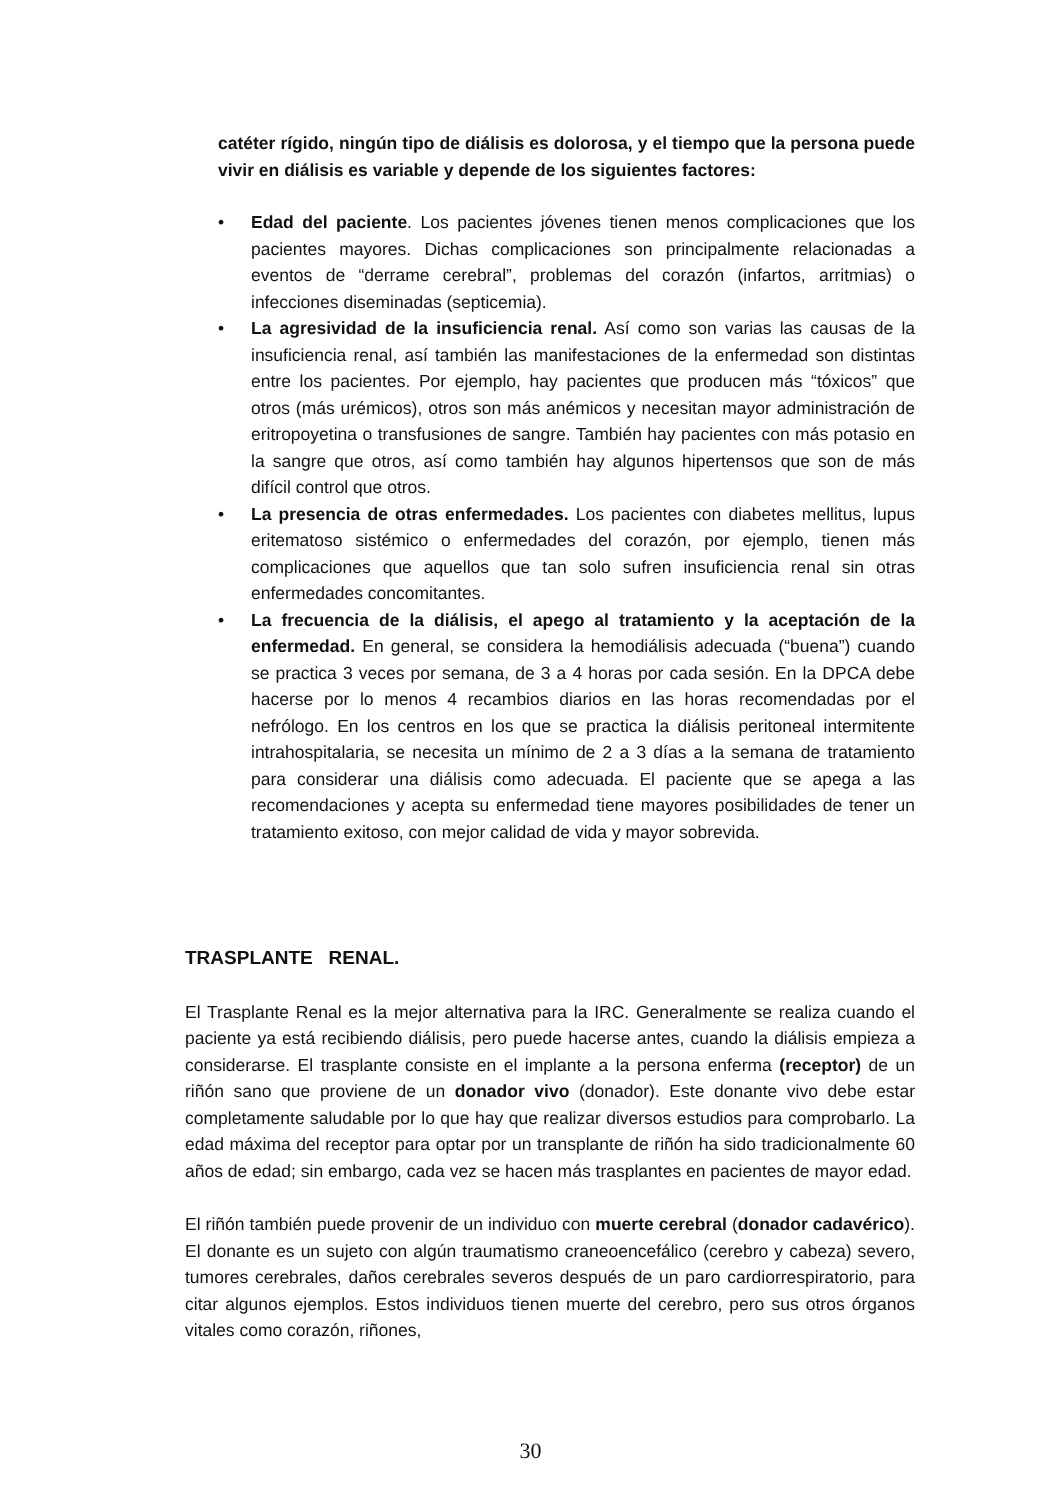catéter rígido, ningún tipo de diálisis es dolorosa, y el tiempo que la persona puede vivir en diálisis es variable y depende de los siguientes factores:
• Edad del paciente. Los pacientes jóvenes tienen menos complicaciones que los pacientes mayores. Dichas complicaciones son principalmente relacionadas a eventos de “derrame cerebral”, problemas del corazón (infartos, arritmias) o infecciones diseminadas (septicemia).
• La agresividad de la insuficiencia renal. Así como son varias las causas de la insuficiencia renal, así también las manifestaciones de la enfermedad son distintas entre los pacientes. Por ejemplo, hay pacientes que producen más “tóxicos” que otros (más urémicos), otros son más anémicos y necesitan mayor administración de eritropoyetina o transfusiones de sangre. También hay pacientes con más potasio en la sangre que otros, así como también hay algunos hipertensos que son de más difícil control que otros.
• La presencia de otras enfermedades. Los pacientes con diabetes mellitus, lupus eritematoso sistémico o enfermedades del corazón, por ejemplo, tienen más complicaciones que aquellos que tan solo sufren insuficiencia renal sin otras enfermedades concomitantes.
• La frecuencia de la diálisis, el apego al tratamiento y la aceptación de la enfermedad. En general, se considera la hemodiálisis adecuada (“buena”) cuando se practica 3 veces por semana, de 3 a 4 horas por cada sesión. En la DPCA debe hacerse por lo menos 4 recambios diarios en las horas recomendadas por el nefrólogo. En los centros en los que se practica la diálisis peritoneal intermitente intrahospitalaria, se necesita un mínimo de 2 a 3 días a la semana de tratamiento para considerar una diálisis como adecuada. El paciente que se apega a las recomendaciones y acepta su enfermedad tiene mayores posibilidades de tener un tratamiento exitoso, con mejor calidad de vida y mayor sobrevida.
TRASPLANTE RENAL.
El Trasplante Renal es la mejor alternativa para la IRC. Generalmente se realiza cuando el paciente ya está recibiendo diálisis, pero puede hacerse antes, cuando la diálisis empieza a considerarse. El trasplante consiste en el implante a la persona enferma (receptor) de un riñón sano que proviene de un donador vivo (donador). Este donante vivo debe estar completamente saludable por lo que hay que realizar diversos estudios para comprobarlo. La edad máxima del receptor para optar por un transplante de riñón ha sido tradicionalmente 60 años de edad; sin embargo, cada vez se hacen más trasplantes en pacientes de mayor edad.
El riñón también puede provenir de un individuo con muerte cerebral (donador cadavérico). El donante es un sujeto con algún traumatismo craneoencefálico (cerebro y cabeza) severo, tumores cerebrales, daños cerebrales severos después de un paro cardiorrespiratorio, para citar algunos ejemplos. Estos individuos tienen muerte del cerebro, pero sus otros órganos vitales como corazón, riñones,
30